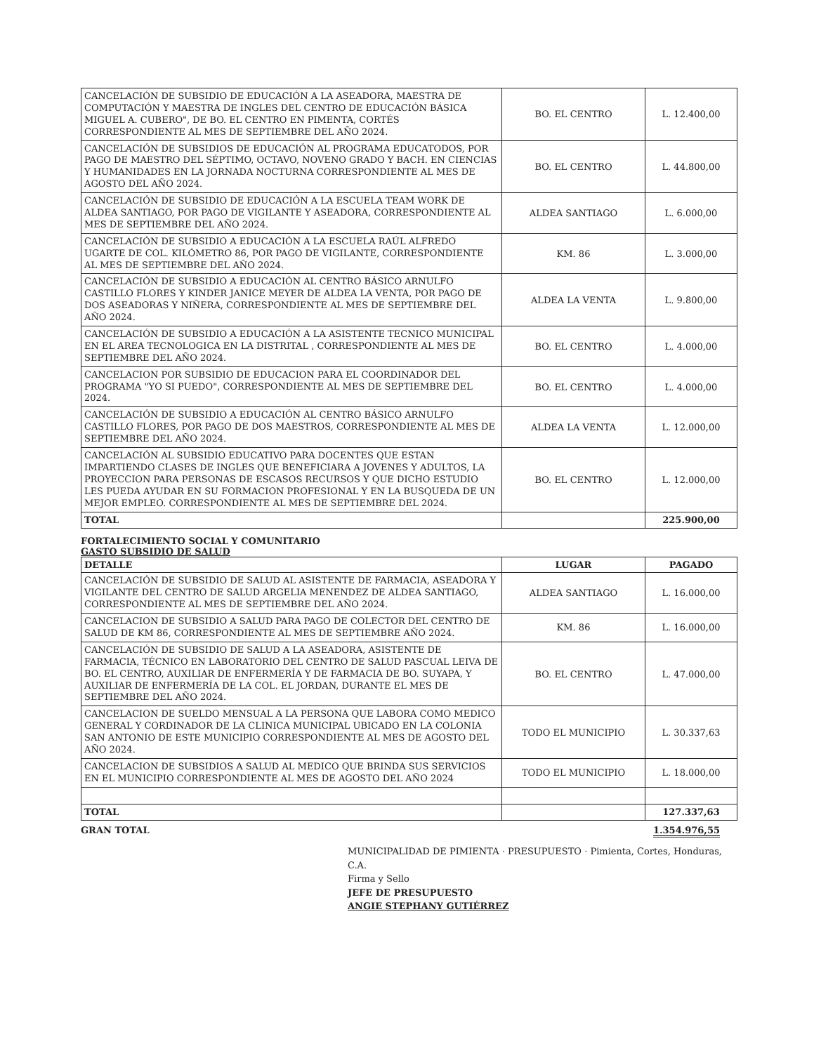| CANCELACIÓN DE SUBSIDIO DE EDUCACIÓN A LA ASEADORA, MAESTRA DE COMPUTACIÓN Y MAESTRA DE INGLES DEL CENTRO DE EDUCACIÓN BÁSICA MIGUEL A. CUBERO", DE BO. EL CENTRO EN PIMENTA, CORTÉS CORRESPONDIENTE AL MES DE SEPTIEMBRE DEL AÑO 2024. | BO. EL CENTRO | L. 12.400,00 |
| CANCELACIÓN DE SUBSIDIOS DE EDUCACIÓN AL PROGRAMA EDUCATODOS, POR PAGO DE MAESTRO DEL SÉPTIMO, OCTAVO, NOVENO GRADO Y BACH. EN CIENCIAS Y HUMANIDADES EN LA JORNADA NOCTURNA CORRESPONDIENTE AL MES DE AGOSTO DEL AÑO 2024. | BO. EL CENTRO | L. 44.800,00 |
| CANCELACIÓN DE SUBSIDIO DE EDUCACIÓN A LA ESCUELA TEAM WORK DE ALDEA SANTIAGO, POR PAGO DE VIGILANTE Y ASEADORA, CORRESPONDIENTE AL MES DE SEPTIEMBRE DEL AÑO 2024. | ALDEA SANTIAGO | L. 6.000,00 |
| CANCELACIÓN DE SUBSIDIO A EDUCACIÓN A LA ESCUELA RAÚL ALFREDO UGARTE DE COL. KILÓMETRO 86, POR PAGO DE VIGILANTE, CORRESPONDIENTE AL MES DE SEPTIEMBRE DEL AÑO 2024. | KM. 86 | L. 3.000,00 |
| CANCELACIÓN DE SUBSIDIO A EDUCACIÓN AL CENTRO BÁSICO ARNULFO CASTILLO FLORES Y KINDER JANICE MEYER DE ALDEA LA VENTA, POR PAGO DE DOS ASEADORAS Y NIÑERA, CORRESPONDIENTE AL MES DE SEPTIEMBRE DEL AÑO 2024. | ALDEA LA VENTA | L. 9.800,00 |
| CANCELACIÓN DE SUBSIDIO A EDUCACIÓN A LA ASISTENTE TECNICO MUNICIPAL EN EL AREA TECNOLOGICA EN LA DISTRITAL , CORRESPONDIENTE AL MES DE SEPTIEMBRE DEL AÑO 2024. | BO. EL CENTRO | L. 4.000,00 |
| CANCELACION POR SUBSIDIO DE EDUCACION PARA EL COORDINADOR DEL PROGRAMA "YO SI PUEDO", CORRESPONDIENTE AL MES DE SEPTIEMBRE DEL 2024. | BO. EL CENTRO | L. 4.000,00 |
| CANCELACIÓN DE SUBSIDIO A EDUCACIÓN AL CENTRO BÁSICO ARNULFO CASTILLO FLORES, POR PAGO DE DOS MAESTROS, CORRESPONDIENTE AL MES DE SEPTIEMBRE DEL AÑO 2024. | ALDEA LA VENTA | L. 12.000,00 |
| CANCELACIÓN AL SUBSIDIO EDUCATIVO PARA DOCENTES QUE ESTAN IMPARTIENDO CLASES DE INGLES QUE BENEFICIARA A JOVENES Y ADULTOS, LA PROYECCION PARA PERSONAS DE ESCASOS RECURSOS Y QUE DICHO ESTUDIO LES PUEDA AYUDAR EN SU FORMACION PROFESIONAL Y EN LA BUSQUEDA DE UN MEJOR EMPLEO. CORRESPONDIENTE AL MES DE SEPTIEMBRE DEL 2024. | BO. EL CENTRO | L. 12.000,00 |
| TOTAL | | 225.900,00 |
FORTALECIMIENTO SOCIAL Y COMUNITARIO
GASTO SUBSIDIO DE SALUD
| DETALLE | LUGAR | PAGADO |
| --- | --- | --- |
| CANCELACIÓN DE SUBSIDIO DE SALUD AL ASISTENTE DE FARMACIA, ASEADORA Y VIGILANTE DEL CENTRO DE SALUD ARGELIA MENENDEZ DE ALDEA SANTIAGO, CORRESPONDIENTE AL MES DE SEPTIEMBRE DEL AÑO 2024. | ALDEA SANTIAGO | L. 16.000,00 |
| CANCELACION DE SUBSIDIO A SALUD PARA PAGO DE COLECTOR DEL CENTRO DE SALUD DE KM 86, CORRESPONDIENTE AL MES DE SEPTIEMBRE AÑO 2024. | KM. 86 | L. 16.000,00 |
| CANCELACIÓN DE SUBSIDIO DE SALUD A LA ASEADORA, ASISTENTE DE FARMACIA, TÉCNICO EN LABORATORIO DEL CENTRO DE SALUD PASCUAL LEIVA DE BO. EL CENTRO, AUXILIAR DE ENFERMERÍA Y DE FARMACIA DE BO. SUYAPA, Y AUXILIAR DE ENFERMERÍA DE LA COL. EL JORDAN, DURANTE EL MES DE SEPTIEMBRE DEL AÑO 2024. | BO. EL CENTRO | L. 47.000,00 |
| CANCELACION DE SUELDO MENSUAL A LA PERSONA QUE LABORA COMO MEDICO GENERAL Y CORDINADOR DE LA CLINICA MUNICIPAL UBICADO EN LA COLONIA SAN ANTONIO DE ESTE MUNICIPIO CORRESPONDIENTE AL MES DE AGOSTO DEL AÑO 2024. | TODO EL MUNICIPIO | L. 30.337,63 |
| CANCELACION DE SUBSIDIOS A SALUD AL MEDICO QUE BRINDA SUS SERVICIOS EN EL MUNICIPIO CORRESPONDIENTE AL MES DE AGOSTO DEL AÑO 2024 | TODO EL MUNICIPIO | L. 18.000,00 |
| TOTAL | | 127.337,63 |
GRAN TOTAL 1.354.976,55
MUNICIPALIDAD DE PIMIENTA · PRESUPUESTO · Pimienta, Cortes, Honduras, C.A.
Firma y Sello
JEFE DE PRESUPUESTO
ANGIE STEPHANY GUTIÉRREZ